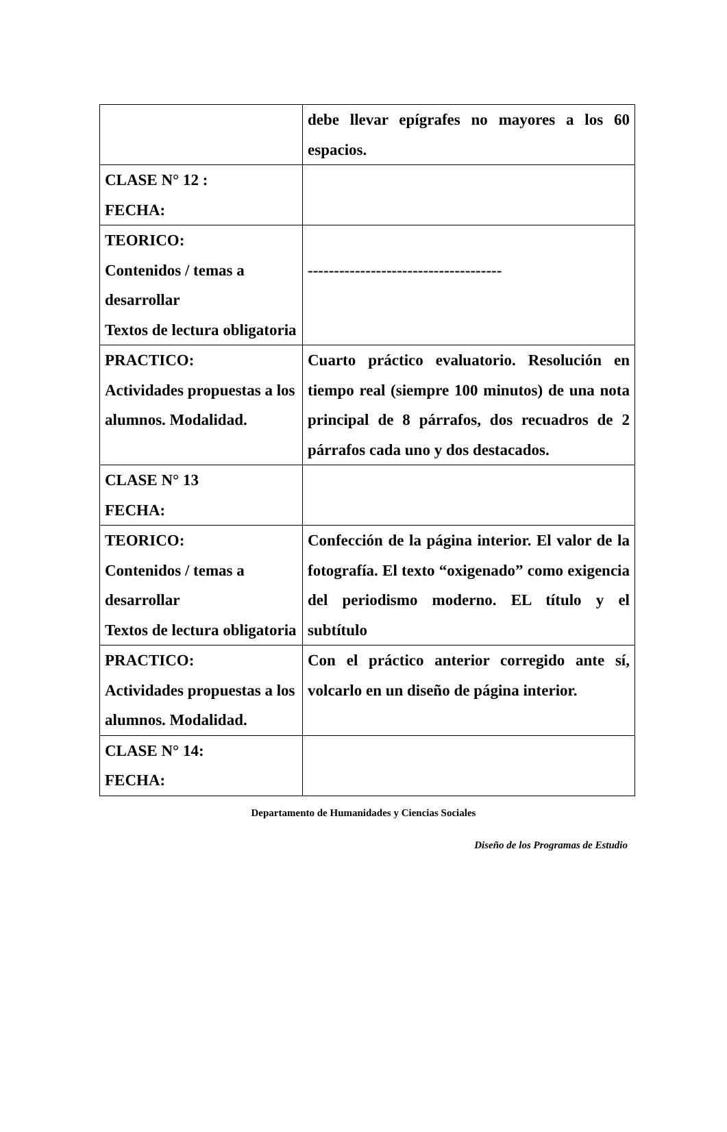| | debe llevar epígrafes no mayores a los 60 espacios. |
| CLASE N° 12 : FECHA: | |
| TEORICO: Contenidos / temas a desarrollar Textos de lectura obligatoria | ------------------------------------- |
| PRACTICO: Actividades propuestas a los alumnos. Modalidad. | Cuarto práctico evaluatorio. Resolución en tiempo real (siempre 100 minutos) de una nota principal de 8 párrafos, dos recuadros de 2 párrafos cada uno y dos destacados. |
| CLASE N° 13 FECHA: | |
| TEORICO: Contenidos / temas a desarrollar Textos de lectura obligatoria | Confección de la página interior. El valor de la fotografía. El texto “oxigenado” como exigencia del periodismo moderno. EL título y el subtítulo |
| PRACTICO: Actividades propuestas a los alumnos. Modalidad. | Con el práctico anterior corregido ante sí, volcarlo en un diseño de página interior. |
| CLASE N° 14: FECHA: | |
Departamento de Humanidades y Ciencias Sociales
Diseño de los Programas de Estudio